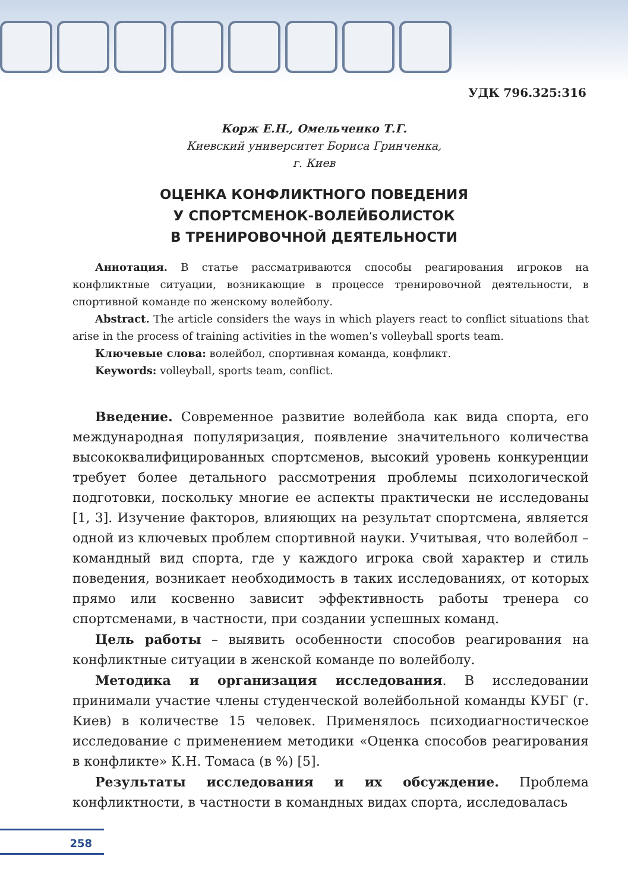УДК 796.325:316
Корж Е.Н., Омельченко Т.Г.
Киевский университет Бориса Гринченка,
г. Киев
ОЦЕНКА КОНФЛИКТНОГО ПОВЕДЕНИЯ
У СПОРТСМЕНОК-ВОЛЕЙБОЛИСТОК
В ТРЕНИРОВОЧНОЙ ДЕЯТЕЛЬНОСТИ
Аннотация. В статье рассматриваются способы реагирования игроков на конфликтные ситуации, возникающие в процессе тренировочной деятельности, в спортивной команде по женскому волейболу.
Abstract. The article considers the ways in which players react to conflict situations that arise in the process of training activities in the women’s volleyball sports team.
Ключевые слова: волейбол, спортивная команда, конфликт.
Keywords: volleyball, sports team, conflict.
Введение. Современное развитие волейбола как вида спорта, его международная популяризация, появление значительного количества высококвалифицированных спортсменов, высокий уровень конкуренции требует более детального рассмотрения проблемы психологической подготовки, поскольку многие ее аспекты практически не исследованы [1, 3]. Изучение факторов, влияющих на результат спортсмена, является одной из ключевых проблем спортивной науки. Учитывая, что волейбол – командный вид спорта, где у каждого игрока свой характер и стиль поведения, возникает необходимость в таких исследованиях, от которых прямо или косвенно зависит эффективность работы тренера со спортсменами, в частности, при создании успешных команд.
Цель работы – выявить особенности способов реагирования на конфликтные ситуации в женской команде по волейболу.
Методика и организация исследования. В исследовании принимали участие члены студенческой волейбольной команды КУБГ (г. Киев) в количестве 15 человек. Применялось психодиагностическое исследование с применением методики «Оценка способов реагирования в конфликте» К.Н. Томаса (в %) [5].
Результаты исследования и их обсуждение. Проблема конфликтности, в частности в командных видах спорта, исследовалась
258